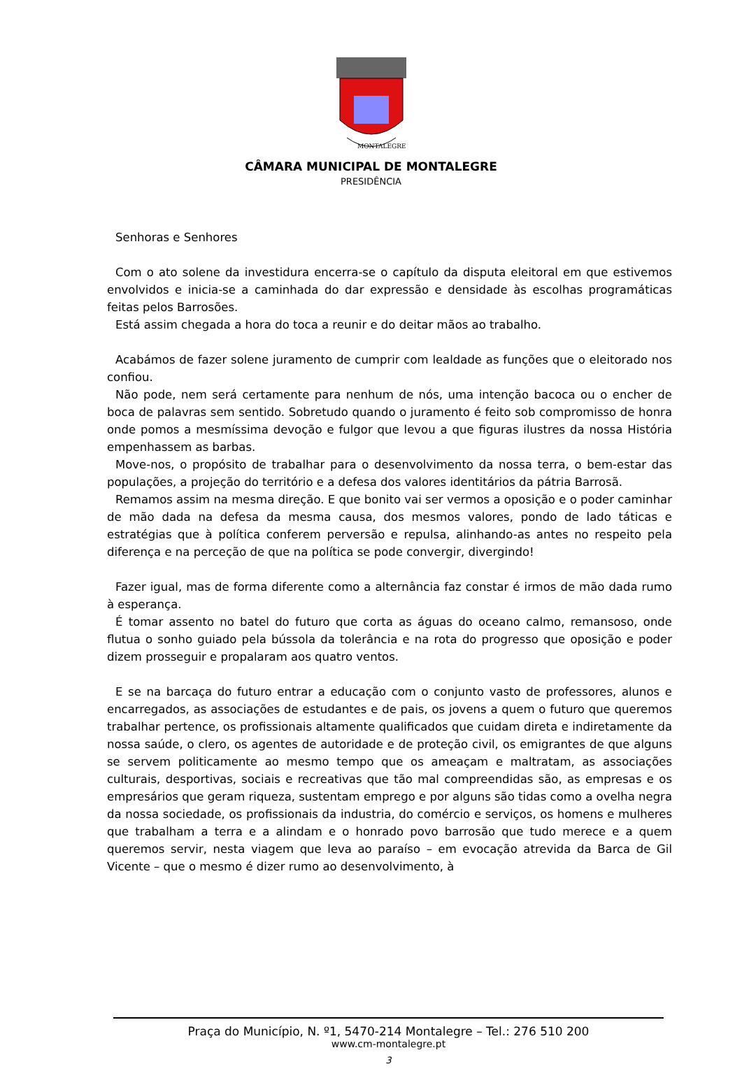MONTALEGRE
CÂMARA MUNICIPAL DE MONTALEGRE
PRESIDÊNCIA
Senhoras e Senhores
Com o ato solene da investidura encerra-se o capítulo da disputa eleitoral em que estivemos envolvidos e inicia-se a caminhada do dar expressão e densidade às escolhas programáticas feitas pelos Barrosões.
Está assim chegada a hora do toca a reunir e do deitar mãos ao trabalho.
Acabámos de fazer solene juramento de cumprir com lealdade as funções que o eleitorado nos confiou.
Não pode, nem será certamente para nenhum de nós, uma intenção bacoca ou o encher de boca de palavras sem sentido. Sobretudo quando o juramento é feito sob compromisso de honra onde pomos a mesmíssima devoção e fulgor que levou a que figuras ilustres da nossa História empenhassem as barbas.
Move-nos, o propósito de trabalhar para o desenvolvimento da nossa terra, o bem-estar das populações, a projeção do território e a defesa dos valores identitários da pátria Barrosã.
Remamos assim na mesma direção. E que bonito vai ser vermos a oposição e o poder caminhar de mão dada na defesa da mesma causa, dos mesmos valores, pondo de lado táticas e estratégias que à política conferem perversão e repulsa, alinhando-as antes no respeito pela diferença e na perceção de que na política se pode convergir, divergindo!
Fazer igual, mas de forma diferente como a alternância faz constar é irmos de mão dada rumo à esperança.
É tomar assento no batel do futuro que corta as águas do oceano calmo, remansoso, onde flutua o sonho guiado pela bússola da tolerância e na rota do progresso que oposição e poder dizem prosseguir e propalaram aos quatro ventos.
E se na barcaça do futuro entrar a educação com o conjunto vasto de professores, alunos e encarregados, as associações de estudantes e de pais, os jovens a quem o futuro que queremos trabalhar pertence, os profissionais altamente qualificados que cuidam direta e indiretamente da nossa saúde, o clero, os agentes de autoridade e de proteção civil, os emigrantes de que alguns se servem politicamente ao mesmo tempo que os ameaçam e maltratam, as associações culturais, desportivas, sociais e recreativas que tão mal compreendidas são, as empresas e os empresários que geram riqueza, sustentam emprego e por alguns são tidas como a ovelha negra da nossa sociedade, os profissionais da industria, do comércio e serviços, os homens e mulheres que trabalham a terra e a alindam e o honrado povo barrosão que tudo merece e a quem queremos servir, nesta viagem que leva ao paraíso – em evocação atrevida da Barca de Gil Vicente – que o mesmo é dizer rumo ao desenvolvimento, à
Praça do Município, N. º1, 5470-214 Montalegre – Tel.: 276 510 200
www.cm-montalegre.pt
3